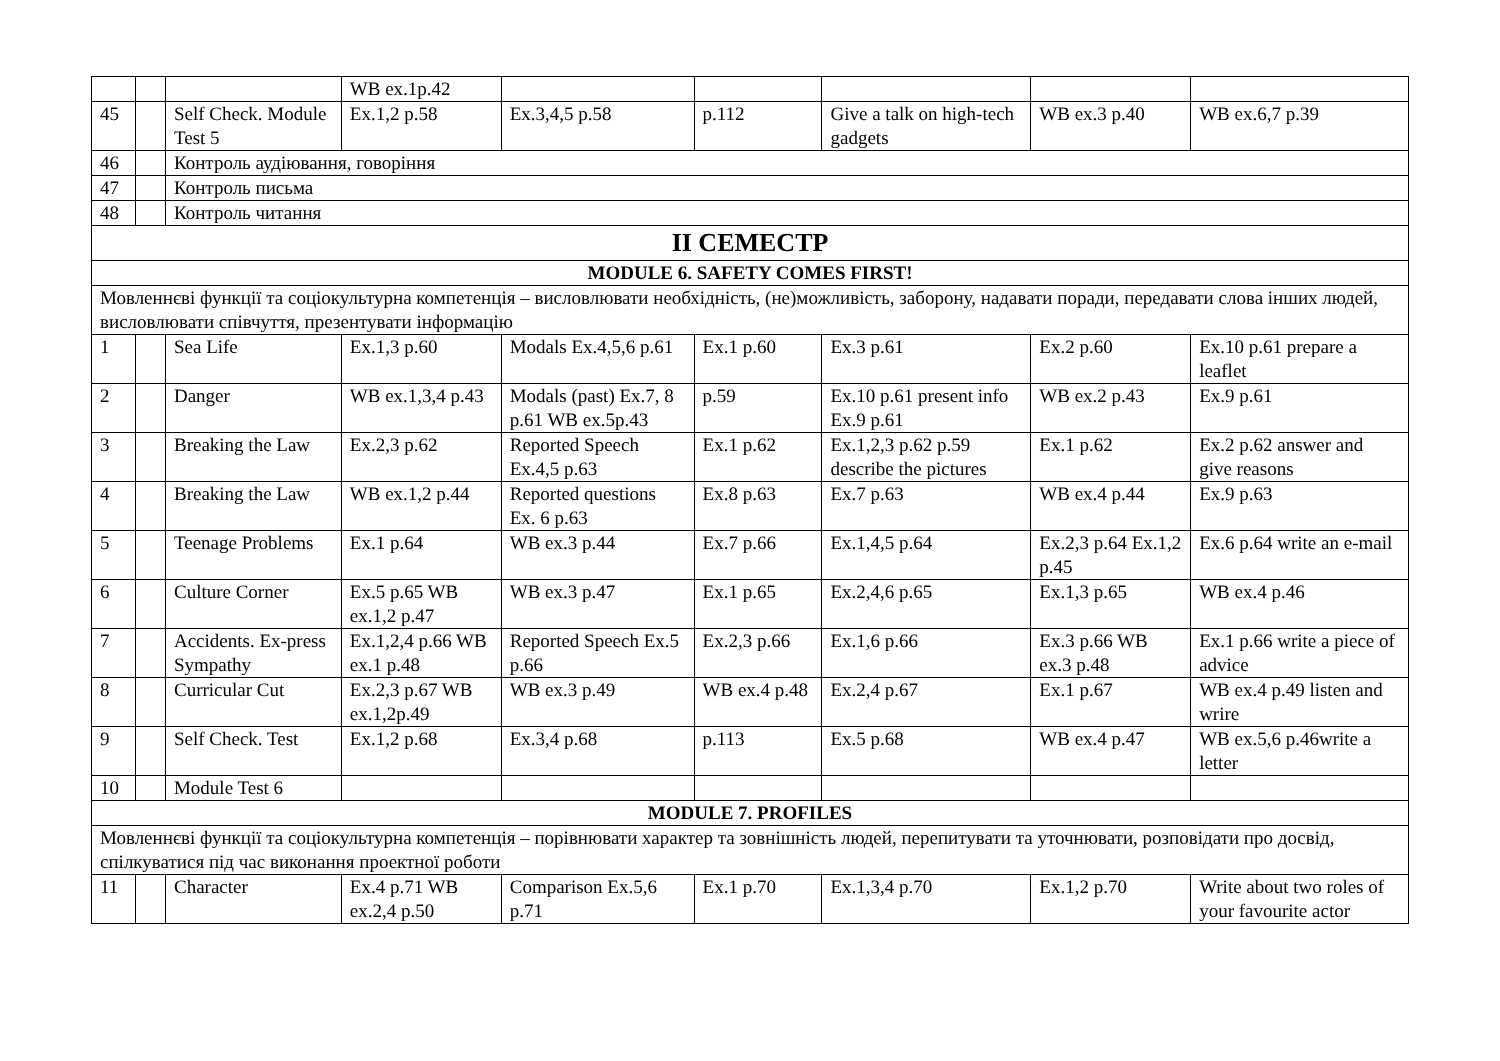| | | | WB ex.1p.42 | | | | | |
| 45 | | Self Check. Module Test 5 | Ex.1,2 p.58 | Ex.3,4,5 p.58 | p.112 | Give a talk on high-tech gadgets | WB ex.3 p.40 | WB ex.6,7 p.39 |
| 46 | | Контроль аудіювання, говоріння | | | | | | |
| 47 | | Контроль письма | | | | | | |
| 48 | | Контроль читання | | | | | | |
| II СЕМЕСТР | | | | | | | | |
| MODULE 6. SAFETY COMES FIRST! | | | | | | | | |
| Мовленнєві функції та соціокультурна компетенція – висловлювати необхідність, (не)можливість, заборону, надавати поради, передавати слова інших людей, висловлювати співчуття, презентувати інформацію | | | | | | | | |
| 1 | | Sea Life | Ex.1,3 p.60 | Modals Ex.4,5,6 p.61 | Ex.1 p.60 | Ex.3 p.61 | Ex.2 p.60 | Ex.10 p.61 prepare a leaflet |
| 2 | | Danger | WB ex.1,3,4 p.43 | Modals (past) Ex.7, 8 p.61 WB ex.5p.43 | p.59 | Ex.10 p.61 present info Ex.9 p.61 | WB ex.2 p.43 | Ex.9 p.61 |
| 3 | | Breaking the Law | Ex.2,3 p.62 | Reported Speech Ex.4,5 p.63 | Ex.1 p.62 | Ex.1,2,3 p.62 p.59 describe the pictures | Ex.1 p.62 | Ex.2 p.62 answer and give reasons |
| 4 | | Breaking the Law | WB ex.1,2 p.44 | Reported questions Ex. 6 p.63 | Ex.8 p.63 | Ex.7 p.63 | WB ex.4 p.44 | Ex.9 p.63 |
| 5 | | Teenage Problems | Ex.1 p.64 | WB ex.3 p.44 | Ex.7 p.66 | Ex.1,4,5 p.64 | Ex.2,3 p.64 Ex.1,2 p.45 | Ex.6 p.64 write an e-mail |
| 6 | | Culture Corner | Ex.5 p.65 WB ex.1,2 p.47 | WB ex.3 p.47 | Ex.1 p.65 | Ex.2,4,6 p.65 | Ex.1,3 p.65 | WB ex.4 p.46 |
| 7 | | Accidents. Ex-press Sympathy | Ex.1,2,4 p.66 WB ex.1 p.48 | Reported Speech Ex.5 p.66 | Ex.2,3 p.66 | Ex.1,6 p.66 | Ex.3 p.66 WB ex.3 p.48 | Ex.1 p.66 write a piece of advice |
| 8 | | Curricular Cut | Ex.2,3 p.67 WB ex.1,2p.49 | WB ex.3 p.49 | WB ex.4 p.48 | Ex.2,4 p.67 | Ex.1 p.67 | WB ex.4 p.49 listen and wrire |
| 9 | | Self Check. Test | Ex.1,2 p.68 | Ex.3,4 p.68 | p.113 | Ex.5 p.68 | WB ex.4 p.47 | WB ex.5,6 p.46write a letter |
| 10 | | Module Test 6 | | | | | | |
| MODULE 7. PROFILES | | | | | | | | |
| Мовленнєві функції та соціокультурна компетенція – порівнювати характер та зовнішність людей, перепитувати та уточнювати, розповідати про досвід, спілкуватися під час виконання проектної роботи | | | | | | | | |
| 11 | | Character | Ex.4 p.71 WB ex.2,4 p.50 | Comparison Ex.5,6 p.71 | Ex.1 p.70 | Ex.1,3,4 p.70 | Ex.1,2 p.70 | Write about two roles of your favourite actor |